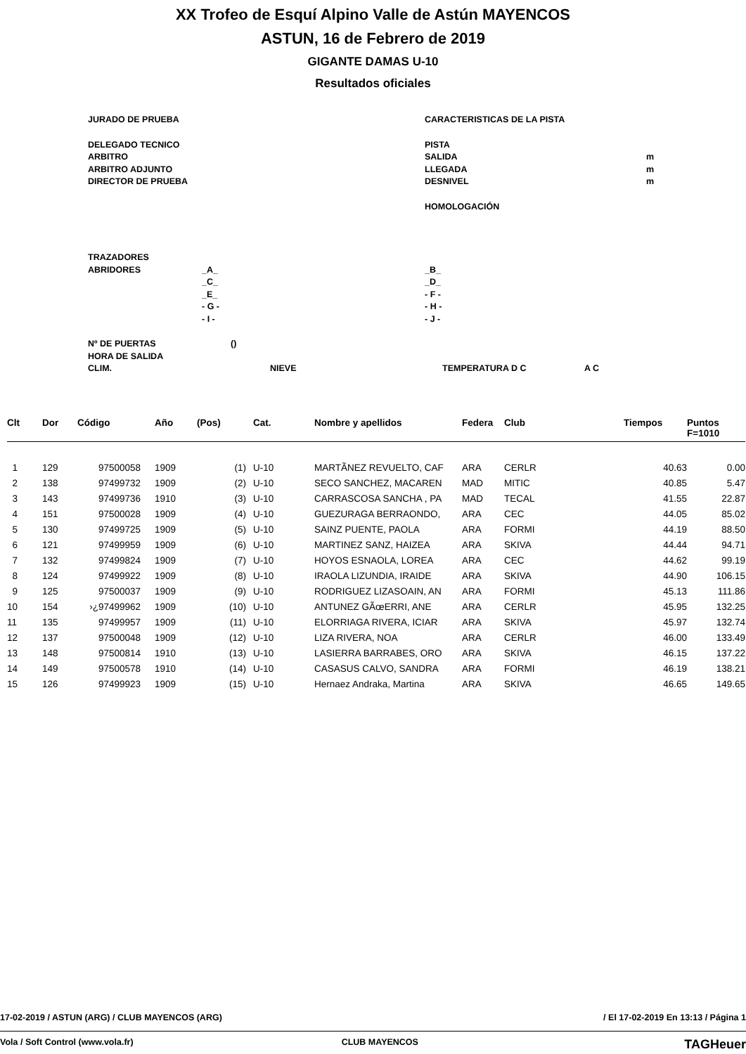XX Trofeo de Esquí Alpino Valle de Astún MAYENCOS
ASTUN, 16 de Febrero de 2019
GIGANTE DAMAS U-10
Resultados oficiales
JURADO DE PRUEBA CARACTERISTICAS DE LA PISTA
DELEGADO TECNICO PISTA
ARBITRO SALIDA m
ARBITRO ADJUNTO LLEGADA m
DIRECTOR DE PRUEBA DESNIVEL m
HOMOLOGACIÓN
TRAZADORES
ABRIDORES _A_ _B_
_C_ _D_
_E_ - F -
- G - - H -
- I - - J -
Nº DE PUERTAS ()
HORA DE SALIDA
CLIM. NIEVE TEMPERATURA D C A C
| Clt | Dor | Código | Año | (Pos) | Cat. | Nombre y apellidos | Federa | Club | Tiempos | Puntos F=1010 |
| --- | --- | --- | --- | --- | --- | --- | --- | --- | --- | --- |
| 1 | 129 | 97500058 | 1909 | (1) | U-10 | MARTÃNEZ REVUELTO, CAF | ARA | CERLR | 40.63 | 0.00 |
| 2 | 138 | 97499732 | 1909 | (2) | U-10 | SECO SANCHEZ, MACAREN | MAD | MITIC | 40.85 | 5.47 |
| 3 | 143 | 97499736 | 1910 | (3) | U-10 | CARRASCOSA SANCHA , PA | MAD | TECAL | 41.55 | 22.87 |
| 4 | 151 | 97500028 | 1909 | (4) | U-10 | GUEZURAGA BERRAONDO, | ARA | CEC | 44.05 | 85.02 |
| 5 | 130 | 97499725 | 1909 | (5) | U-10 | SAINZ PUENTE, PAOLA | ARA | FORMI | 44.19 | 88.50 |
| 6 | 121 | 97499959 | 1909 | (6) | U-10 | MARTINEZ SANZ, HAIZEA | ARA | SKIVA | 44.44 | 94.71 |
| 7 | 132 | 97499824 | 1909 | (7) | U-10 | HOYOS ESNAOLA, LOREA | ARA | CEC | 44.62 | 99.19 |
| 8 | 124 | 97499922 | 1909 | (8) | U-10 | IRAOLA LIZUNDIA, IRAIDE | ARA | SKIVA | 44.90 | 106.15 |
| 9 | 125 | 97500037 | 1909 | (9) | U-10 | RODRIGUEZ LIZASOAIN, AN | ARA | FORMI | 45.13 | 111.86 |
| 10 | 154 | ›¿97499962 | 1909 | (10) | U-10 | ANTUNEZ GÃœERRI, ANE | ARA | CERLR | 45.95 | 132.25 |
| 11 | 135 | 97499957 | 1909 | (11) | U-10 | ELORRIAGA RIVERA, ICIAR | ARA | SKIVA | 45.97 | 132.74 |
| 12 | 137 | 97500048 | 1909 | (12) | U-10 | LIZA RIVERA, NOA | ARA | CERLR | 46.00 | 133.49 |
| 13 | 148 | 97500814 | 1910 | (13) | U-10 | LASIERRA BARRABES, ORO | ARA | SKIVA | 46.15 | 137.22 |
| 14 | 149 | 97500578 | 1910 | (14) | U-10 | CASASUS CALVO, SANDRA | ARA | FORMI | 46.19 | 138.21 |
| 15 | 126 | 97499923 | 1909 | (15) | U-10 | Hernaez Andraka, Martina | ARA | SKIVA | 46.65 | 149.65 |
17-02-2019 / ASTUN (ARG) / CLUB MAYENCOS (ARG) / El 17-02-2019 En 13:13 / Página 1
Vola / Soft Control (www.vola.fr) CLUB MAYENCOS TAGHeuer